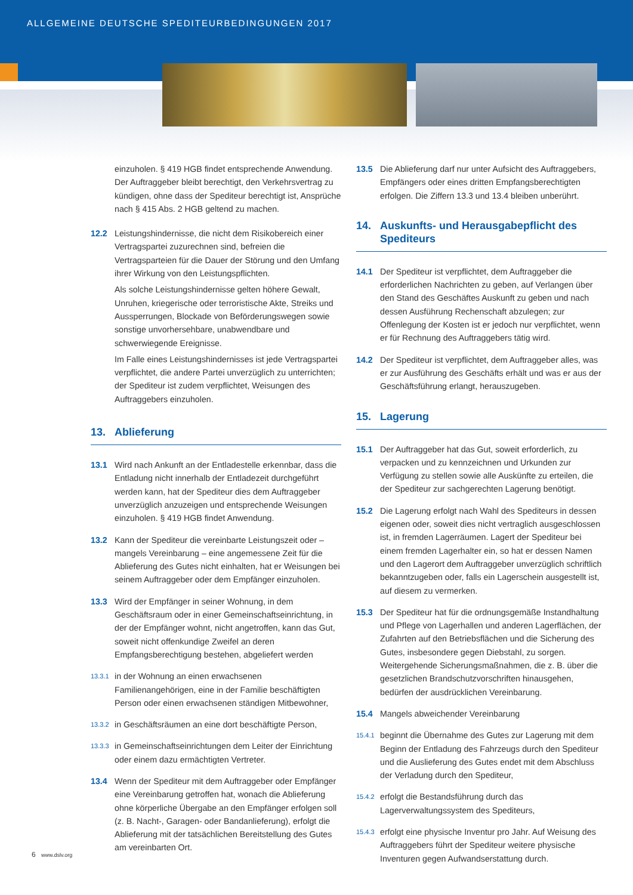ALLGEMEINE DEUTSCHE SPEDITEURBEDINGUNGEN 2017
einzuholen. § 419 HGB findet entsprechende Anwendung. Der Auftraggeber bleibt berechtigt, den Verkehrsvertrag zu kündigen, ohne dass der Spediteur berechtigt ist, Ansprüche nach § 415 Abs. 2 HGB geltend zu machen.
12.2 Leistungshindernisse, die nicht dem Risikobereich einer Vertragspartei zuzurechnen sind, befreien die Vertragsparteien für die Dauer der Störung und den Umfang ihrer Wirkung von den Leistungspflichten.
Als solche Leistungshindernisse gelten höhere Gewalt, Unruhen, kriegerische oder terroristische Akte, Streiks und Aussperrungen, Blockade von Beförderungswegen sowie sonstige unvorhersehbare, unabwendbare und schwerwiegende Ereignisse.
Im Falle eines Leistungshindernisses ist jede Vertragspartei verpflichtet, die andere Partei unverzüglich zu unterrichten; der Spediteur ist zudem verpflichtet, Weisungen des Auftraggebers einzuholen.
13. Ablieferung
13.1 Wird nach Ankunft an der Entladestelle erkennbar, dass die Entladung nicht innerhalb der Entladezeit durchgeführt werden kann, hat der Spediteur dies dem Auftraggeber unverzüglich anzuzeigen und entsprechende Weisungen einzuholen. § 419 HGB findet Anwendung.
13.2 Kann der Spediteur die vereinbarte Leistungszeit oder – mangels Vereinbarung – eine angemessene Zeit für die Ablieferung des Gutes nicht einhalten, hat er Weisungen bei seinem Auftraggeber oder dem Empfänger einzuholen.
13.3 Wird der Empfänger in seiner Wohnung, in dem Geschäftsraum oder in einer Gemeinschaftseinrichtung, in der der Empfänger wohnt, nicht angetroffen, kann das Gut, soweit nicht offenkundige Zweifel an deren Empfangsberechtigung bestehen, abgeliefert werden
13.3.1
in der Wohnung an einen erwachsenen Familienangehörigen, eine in der Familie beschäftigten Person oder einen erwachsenen ständigen Mitbewohner,
13.3.2
in Geschäftsräumen an eine dort beschäftigte Person,
13.3.3
in Gemeinschaftseinrichtungen dem Leiter der Einrichtung oder einem dazu ermächtigten Vertreter.
13.4 Wenn der Spediteur mit dem Auftraggeber oder Empfänger eine Vereinbarung getroffen hat, wonach die Ablieferung ohne körperliche Übergabe an den Empfänger erfolgen soll (z. B. Nacht-, Garagen- oder Bandanlieferung), erfolgt die Ablieferung mit der tatsächlichen Bereitstellung des Gutes am vereinbarten Ort.
13.5 Die Ablieferung darf nur unter Aufsicht des Auftraggebers, Empfängers oder eines dritten Empfangsberechtigten erfolgen. Die Ziffern 13.3 und 13.4 bleiben unberührt.
14. Auskunfts- und Herausgabepflicht des Spediteurs
14.1 Der Spediteur ist verpflichtet, dem Auftraggeber die erforderlichen Nachrichten zu geben, auf Verlangen über den Stand des Geschäftes Auskunft zu geben und nach dessen Ausführung Rechenschaft abzulegen; zur Offenlegung der Kosten ist er jedoch nur verpflichtet, wenn er für Rechnung des Auftraggebers tätig wird.
14.2 Der Spediteur ist verpflichtet, dem Auftraggeber alles, was er zur Ausführung des Geschäfts erhält und was er aus der Geschäftsführung erlangt, herauszugeben.
15. Lagerung
15.1 Der Auftraggeber hat das Gut, soweit erforderlich, zu verpacken und zu kennzeichnen und Urkunden zur Verfügung zu stellen sowie alle Auskünfte zu erteilen, die der Spediteur zur sachgerechten Lagerung benötigt.
15.2 Die Lagerung erfolgt nach Wahl des Spediteurs in dessen eigenen oder, soweit dies nicht vertraglich ausgeschlossen ist, in fremden Lagerräumen. Lagert der Spediteur bei einem fremden Lagerhalter ein, so hat er dessen Namen und den Lagerort dem Auftraggeber unverzüglich schriftlich bekanntzugeben oder, falls ein Lagerschein ausgestellt ist, auf diesem zu vermerken.
15.3 Der Spediteur hat für die ordnungsgemäße Instandhaltung und Pflege von Lagerhallen und anderen Lagerflächen, der Zufahrten auf den Betriebsflächen und die Sicherung des Gutes, insbesondere gegen Diebstahl, zu sorgen. Weitergehende Sicherungsmaßnahmen, die z. B. über die gesetzlichen Brandschutzvorschriften hinausgehen, bedürfen der ausdrücklichen Vereinbarung.
15.4 Mangels abweichender Vereinbarung
15.4.1
beginnt die Übernahme des Gutes zur Lagerung mit dem Beginn der Entladung des Fahrzeugs durch den Spediteur und die Auslieferung des Gutes endet mit dem Abschluss der Verladung durch den Spediteur,
15.4.2
erfolgt die Bestandsführung durch das Lagerverwaltungssystem des Spediteurs,
15.4.3
erfolgt eine physische Inventur pro Jahr. Auf Weisung des Auftraggebers führt der Spediteur weitere physische Inventuren gegen Aufwandserstattung durch.
6 www.dslv.org